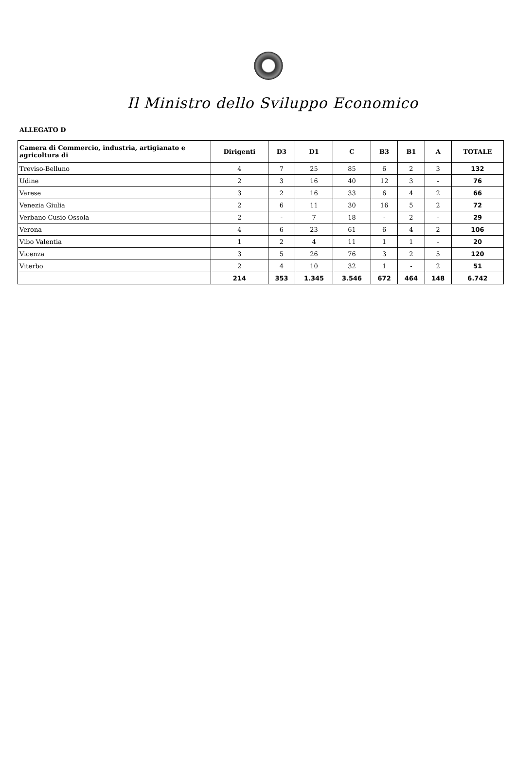Il Ministro dello Sviluppo Economico
ALLEGATO D
| Camera di Commercio, industria, artigianato e agricoltura di | Dirigenti | D3 | D1 | C | B3 | B1 | A | TOTALE |
| --- | --- | --- | --- | --- | --- | --- | --- | --- |
| Treviso-Belluno | 4 | 7 | 25 | 85 | 6 | 2 | 3 | 132 |
| Udine | 2 | 3 | 16 | 40 | 12 | 3 | - | 76 |
| Varese | 3 | 2 | 16 | 33 | 6 | 4 | 2 | 66 |
| Venezia Giulia | 2 | 6 | 11 | 30 | 16 | 5 | 2 | 72 |
| Verbano Cusio Ossola | 2 | - | 7 | 18 | - | 2 | - | 29 |
| Verona | 4 | 6 | 23 | 61 | 6 | 4 | 2 | 106 |
| Vibo Valentia | 1 | 2 | 4 | 11 | 1 | 1 | - | 20 |
| Vicenza | 3 | 5 | 26 | 76 | 3 | 2 | 5 | 120 |
| Viterbo | 2 | 4 | 10 | 32 | 1 | - | 2 | 51 |
| | 214 | 353 | 1.345 | 3.546 | 672 | 464 | 148 | 6.742 |